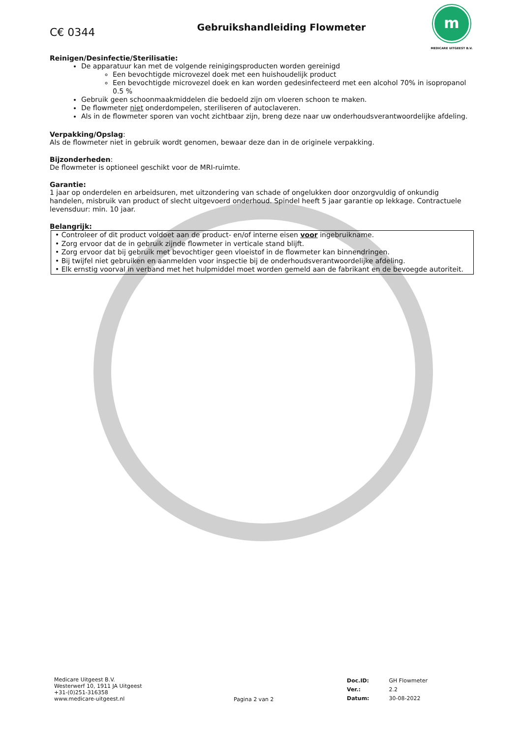C€ 0344
Gebruikshandleiding Flowmeter
m
MEDICARE UITGEEST B.V.
Reinigen/Desinfectie/Sterilisatie:
De apparatuur kan met de volgende reinigingsproducten worden gereinigd
Een bevochtigde microvezel doek met een huishoudelijk product
Een bevochtigde microvezel doek en kan worden gedesinfecteerd met een alcohol 70% in isopropanol 0.5 %
Gebruik geen schoonmaakmiddelen die bedoeld zijn om vloeren schoon te maken.
De flowmeter niet onderdompelen, steriliseren of autoclaveren.
Als in de flowmeter sporen van vocht zichtbaar zijn, breng deze naar uw onderhoudsverantwoordelijke afdeling.
Verpakking/Opslag:
Als de flowmeter niet in gebruik wordt genomen, bewaar deze dan in de originele verpakking.
Bijzonderheden:
De flowmeter is optioneel geschikt voor de MRI-ruimte.
Garantie:
1 jaar op onderdelen en arbeidsuren, met uitzondering van schade of ongelukken door onzorgvuldig of onkundig handelen, misbruik van product of slecht uitgevoerd onderhoud. Spindel heeft 5 jaar garantie op lekkage. Contractuele levensduur: min. 10 jaar.
Belangrijk:
• Controleer of dit product voldoet aan de product- en/of interne eisen voor ingebruikname.
• Zorg ervoor dat de in gebruik zijnde flowmeter in verticale stand blijft.
• Zorg ervoor dat bij gebruik met bevochtiger geen vloeistof in de flowmeter kan binnendringen.
• Bij twijfel niet gebruiken en aanmelden voor inspectie bij de onderhoudsverantwoordelijke afdeling.
• Elk ernstig voorval in verband met het hulpmiddel moet worden gemeld aan de fabrikant en de bevoegde autoriteit.
Medicare Uitgeest B.V.
Westerwerf 10, 1911 JA Uitgeest
+31-(0)251-316358
www.medicare-uitgeest.nl
Pagina 2 van 2
| Doc.ID: | GH Flowmeter |
| Ver.: | 2.2 |
| Datum: | 30-08-2022 |